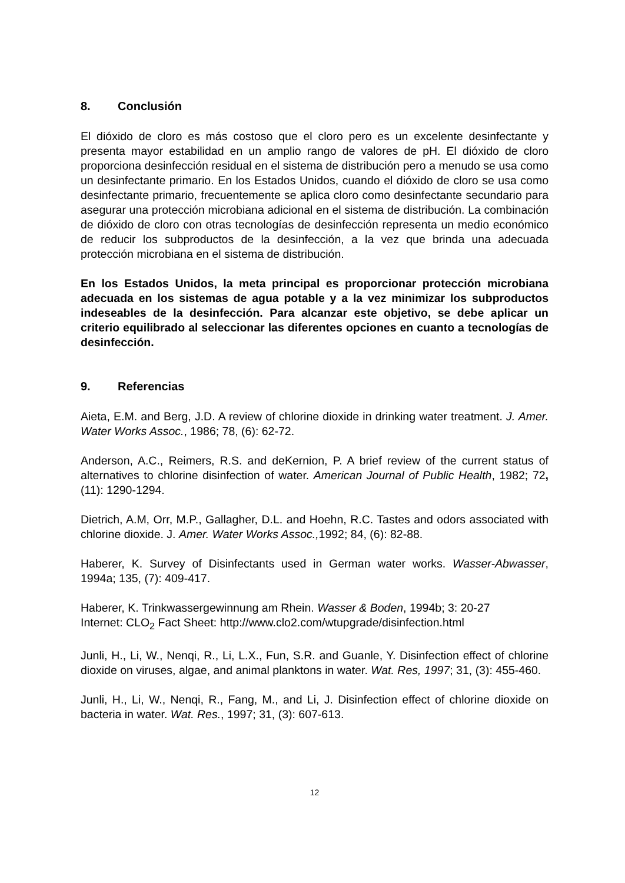8. Conclusión
El dióxido de cloro es más costoso que el cloro pero es un excelente desinfectante y presenta mayor estabilidad en un amplio rango de valores de pH. El dióxido de cloro proporciona desinfección residual en el sistema de distribución pero a menudo se usa como un desinfectante primario. En los Estados Unidos, cuando el dióxido de cloro se usa como desinfectante primario, frecuentemente se aplica cloro como desinfectante secundario para asegurar una protección microbiana adicional en el sistema de distribución. La combinación de dióxido de cloro con otras tecnologías de desinfección representa un medio económico de reducir los subproductos de la desinfección, a la vez que brinda una adecuada protección microbiana en el sistema de distribución.
En los Estados Unidos, la meta principal es proporcionar protección microbiana adecuada en los sistemas de agua potable y a la vez minimizar los subproductos indeseables de la desinfección. Para alcanzar este objetivo, se debe aplicar un criterio equilibrado al seleccionar las diferentes opciones en cuanto a tecnologías de desinfección.
9. Referencias
Aieta, E.M. and Berg, J.D. A review of chlorine dioxide in drinking water treatment. J. Amer. Water Works Assoc., 1986; 78, (6): 62-72.
Anderson, A.C., Reimers, R.S. and deKernion, P. A brief review of the current status of alternatives to chlorine disinfection of water. American Journal of Public Health, 1982; 72, (11): 1290-1294.
Dietrich, A.M, Orr, M.P., Gallagher, D.L. and Hoehn, R.C. Tastes and odors associated with chlorine dioxide. J. Amer. Water Works Assoc., 1992; 84, (6): 82-88.
Haberer, K. Survey of Disinfectants used in German water works. Wasser-Abwasser, 1994a; 135, (7): 409-417.
Haberer, K. Trinkwassergewinnung am Rhein. Wasser & Boden, 1994b; 3: 20-27
Internet: CLO<sub>2</sub> Fact Sheet: http://www.clo2.com/wtupgrade/disinfection.html
Junli, H., Li, W., Nenqi, R., Li, L.X., Fun, S.R. and Guanle, Y. Disinfection effect of chlorine dioxide on viruses, algae, and animal planktons in water. Wat. Res, 1997; 31, (3): 455-460.
Junli, H., Li, W., Nenqi, R., Fang, M., and Li, J. Disinfection effect of chlorine dioxide on bacteria in water. Wat. Res., 1997; 31, (3): 607-613.
12